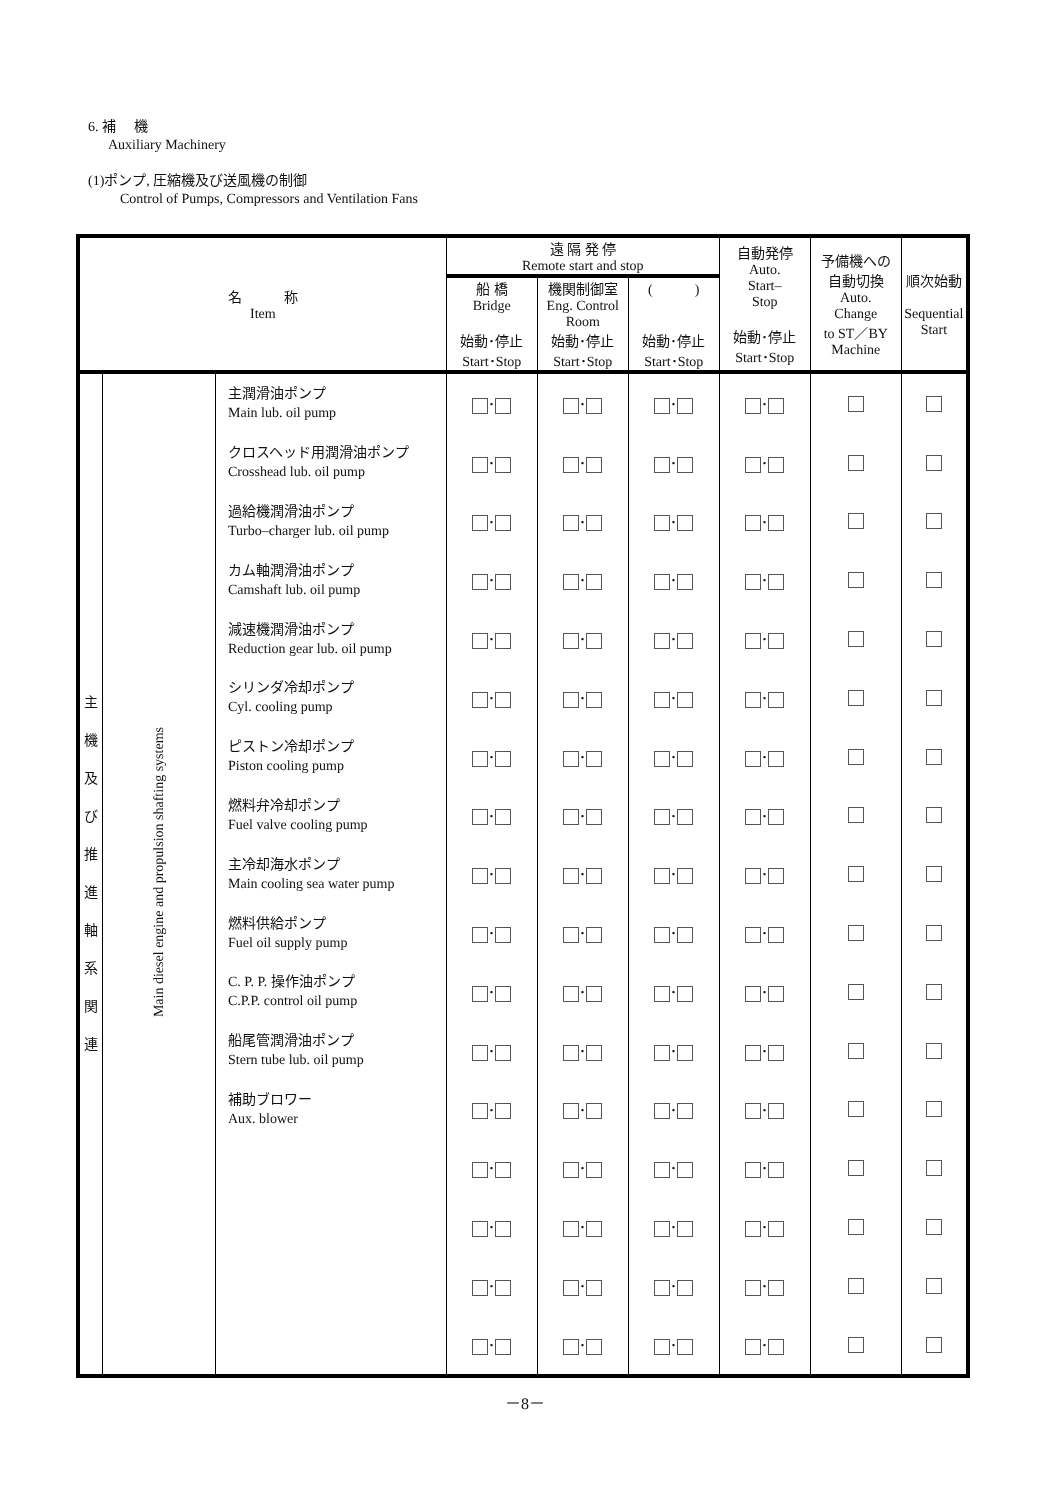6. 補　 機
Auxiliary Machinery
(1)ポンプ, 圧縮機及び送風機の制御
Control of Pumps, Compressors and Ventilation Fans
| 名 称 Item | | | 遠 隔 発 停 Remote start and stop | | | 自動発停 Auto. Start– Stop 始動･停止 Start･Stop | 予備機への 自動切換 Auto. Change to ST／BY Machine | 順次始動 Sequential Start |
| --- | --- | --- | --- | --- | --- | --- | --- | --- |
| | | | 船 橋 Bridge 始動･停止 Start･Stop | 機関制御室 Eng. Control Room 始動･停止 Start･Stop | ( ) 始動･停止 Start･Stop | | | |
| 主 機 及 び 推 進 軸 系 関 連 | Main diesel engine and propulsion shafting systems | 主潤滑油ポンプ Main lub. oil pump | ･ | ･ | ･ | ･ | | |
| | | クロスヘッド用潤滑油ポンプ Crosshead lub. oil pump | ･ | ･ | ･ | ･ | | |
| | | 過給機潤滑油ポンプ Turbo–charger lub. oil pump | ･ | ･ | ･ | ･ | | |
| | | カム軸潤滑油ポンプ Camshaft lub. oil pump | ･ | ･ | ･ | ･ | | |
| | | 減速機潤滑油ポンプ Reduction gear lub. oil pump | ･ | ･ | ･ | ･ | | |
| | | シリンダ冷却ポンプ Cyl. cooling pump | ･ | ･ | ･ | ･ | | |
| | | ピストン冷却ポンプ Piston cooling pump | ･ | ･ | ･ | ･ | | |
| | | 燃料弁冷却ポンプ Fuel valve cooling pump | ･ | ･ | ･ | ･ | | |
| | | 主冷却海水ポンプ Main cooling sea water pump | ･ | ･ | ･ | ･ | | |
| | | 燃料供給ポンプ Fuel oil supply pump | ･ | ･ | ･ | ･ | | |
| | | C. P. P. 操作油ポンプ C.P.P. control oil pump | ･ | ･ | ･ | ･ | | |
| | | 船尾管潤滑油ポンプ Stern tube lub. oil pump | ･ | ･ | ･ | ･ | | |
| | | 補助ブロワー Aux. blower | ･ | ･ | ･ | ･ | | |
| | | | ･ | ･ | ･ | ･ | | |
| | | | ･ | ･ | ･ | ･ | | |
| | | | ･ | ･ | ･ | ･ | | |
| | | | ･ | ･ | ･ | ･ | | |
－8－